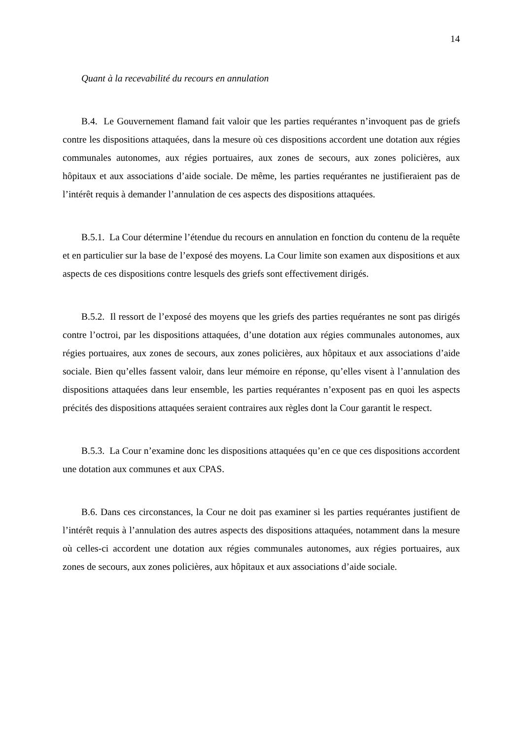14
Quant à la recevabilité du recours en annulation
B.4. Le Gouvernement flamand fait valoir que les parties requérantes n’invoquent pas de griefs contre les dispositions attaquées, dans la mesure où ces dispositions accordent une dotation aux régies communales autonomes, aux régies portuaires, aux zones de secours, aux zones policières, aux hôpitaux et aux associations d’aide sociale. De même, les parties requérantes ne justifieraient pas de l’intérêt requis à demander l’annulation de ces aspects des dispositions attaquées.
B.5.1. La Cour détermine l’étendue du recours en annulation en fonction du contenu de la requête et en particulier sur la base de l’exposé des moyens. La Cour limite son examen aux dispositions et aux aspects de ces dispositions contre lesquels des griefs sont effectivement dirigés.
B.5.2. Il ressort de l’exposé des moyens que les griefs des parties requérantes ne sont pas dirigés contre l’octroi, par les dispositions attaquées, d’une dotation aux régies communales autonomes, aux régies portuaires, aux zones de secours, aux zones policières, aux hôpitaux et aux associations d’aide sociale. Bien qu’elles fassent valoir, dans leur mémoire en réponse, qu’elles visent à l’annulation des dispositions attaquées dans leur ensemble, les parties requérantes n’exposent pas en quoi les aspects précités des dispositions attaquées seraient contraires aux règles dont la Cour garantit le respect.
B.5.3. La Cour n’examine donc les dispositions attaquées qu’en ce que ces dispositions accordent une dotation aux communes et aux CPAS.
B.6. Dans ces circonstances, la Cour ne doit pas examiner si les parties requérantes justifient de l’intérêt requis à l’annulation des autres aspects des dispositions attaquées, notamment dans la mesure où celles-ci accordent une dotation aux régies communales autonomes, aux régies portuaires, aux zones de secours, aux zones policières, aux hôpitaux et aux associations d’aide sociale.